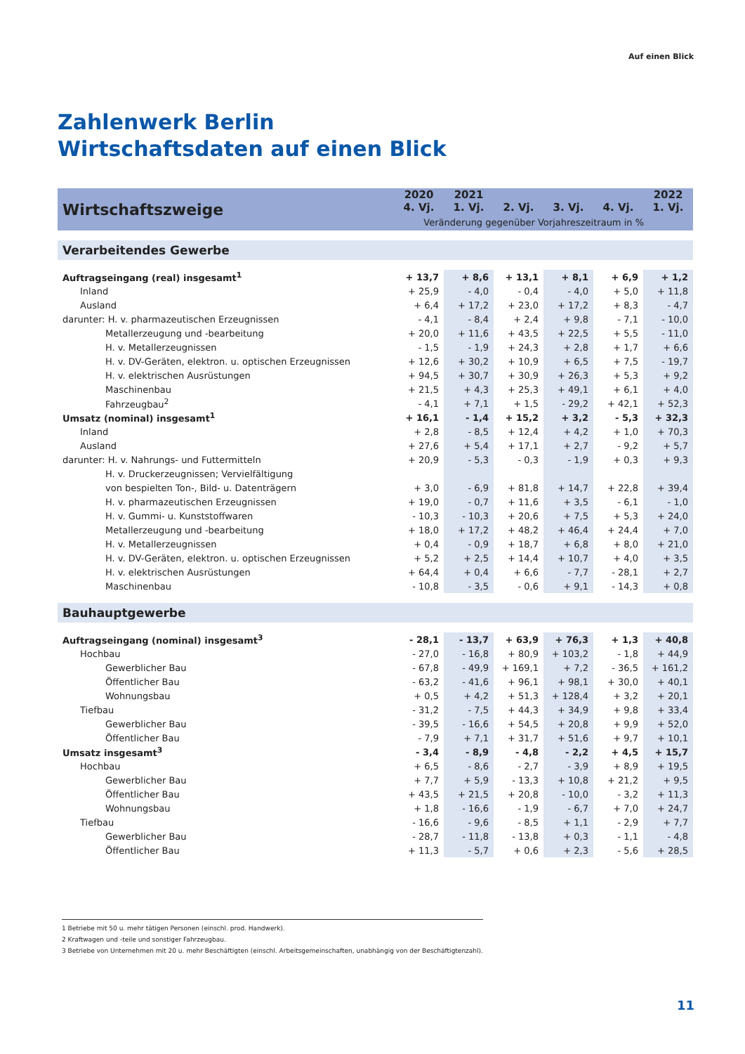Auf einen Blick
Zahlenwerk Berlin
Wirtschaftsdaten auf einen Blick
| Wirtschaftszweige | 2020 4. Vj. | 2021 1. Vj. | 2. Vj. | 3. Vj. | 4. Vj. | 2022 1. Vj. |
| --- | --- | --- | --- | --- | --- | --- |
| | Veränderung gegenüber Vorjahreszeitraum in % | | | | | |
| Verarbeitendes Gewerbe | | | | | | |
| Auftragseingang (real) insgesamt<sup>1</sup> | + 13,7 | + 8,6 | + 13,1 | + 8,1 | + 6,9 | + 1,2 |
| Inland | + 25,9 | - 4,0 | - 0,4 | - 4,0 | + 5,0 | + 11,8 |
| Ausland | + 6,4 | + 17,2 | + 23,0 | + 17,2 | + 8,3 | - 4,7 |
| darunter: H. v. pharmazeutischen Erzeugnissen | - 4,1 | - 8,4 | + 2,4 | + 9,8 | - 7,1 | - 10,0 |
| Metallerzeugung und -bearbeitung | + 20,0 | + 11,6 | + 43,5 | + 22,5 | + 5,5 | - 11,0 |
| H. v. Metallerzeugnissen | - 1,5 | - 1,9 | + 24,3 | + 2,8 | + 1,7 | + 6,6 |
| H. v. DV-Geräten, elektron. u. optischen Erzeugnissen | + 12,6 | + 30,2 | + 10,9 | + 6,5 | + 7,5 | - 19,7 |
| H. v. elektrischen Ausrüstungen | + 94,5 | + 30,7 | + 30,9 | + 26,3 | + 5,3 | + 9,2 |
| Maschinenbau | + 21,5 | + 4,3 | + 25,3 | + 49,1 | + 6,1 | + 4,0 |
| Fahrzeugbau<sup>2</sup> | - 4,1 | + 7,1 | + 1,5 | - 29,2 | + 42,1 | + 52,3 |
| Umsatz (nominal) insgesamt<sup>1</sup> | + 16,1 | - 1,4 | + 15,2 | + 3,2 | - 5,3 | + 32,3 |
| Inland | + 2,8 | - 8,5 | + 12,4 | + 4,2 | + 1,0 | + 70,3 |
| Ausland | + 27,6 | + 5,4 | + 17,1 | + 2,7 | - 9,2 | + 5,7 |
| darunter: H. v. Nahrungs- und Futtermitteln | + 20,9 | - 5,3 | - 0,3 | - 1,9 | + 0,3 | + 9,3 |
| H. v. Druckerzeugnissen; Vervielfältigung | | | | | | |
| von bespielten Ton-, Bild- u. Datenträgern | + 3,0 | - 6,9 | + 81,8 | + 14,7 | + 22,8 | + 39,4 |
| H. v. pharmazeutischen Erzeugnissen | + 19,0 | - 0,7 | + 11,6 | + 3,5 | - 6,1 | - 1,0 |
| H. v. Gummi- u. Kunststoffwaren | - 10,3 | - 10,3 | + 20,6 | + 7,5 | + 5,3 | + 24,0 |
| Metallerzeugung und -bearbeitung | + 18,0 | + 17,2 | + 48,2 | + 46,4 | + 24,4 | + 7,0 |
| H. v. Metallerzeugnissen | + 0,4 | - 0,9 | + 18,7 | + 6,8 | + 8,0 | + 21,0 |
| H. v. DV-Geräten, elektron. u. optischen Erzeugnissen | + 5,2 | + 2,5 | + 14,4 | + 10,7 | + 4,0 | + 3,5 |
| H. v. elektrischen Ausrüstungen | + 64,4 | + 0,4 | + 6,6 | - 7,7 | - 28,1 | + 2,7 |
| Maschinenbau | - 10,8 | - 3,5 | - 0,6 | + 9,1 | - 14,3 | + 0,8 |
| Bauhauptgewerbe | | | | | | |
| Auftragseingang (nominal) insgesamt<sup>3</sup> | - 28,1 | - 13,7 | + 63,9 | + 76,3 | + 1,3 | + 40,8 |
| Hochbau | - 27,0 | - 16,8 | + 80,9 | + 103,2 | - 1,8 | + 44,9 |
| Gewerblicher Bau | - 67,8 | - 49,9 | + 169,1 | + 7,2 | - 36,5 | + 161,2 |
| Öffentlicher Bau | - 63,2 | - 41,6 | + 96,1 | + 98,1 | + 30,0 | + 40,1 |
| Wohnungsbau | + 0,5 | + 4,2 | + 51,3 | + 128,4 | + 3,2 | + 20,1 |
| Tiefbau | - 31,2 | - 7,5 | + 44,3 | + 34,9 | + 9,8 | + 33,4 |
| Gewerblicher Bau | - 39,5 | - 16,6 | + 54,5 | + 20,8 | + 9,9 | + 52,0 |
| Öffentlicher Bau | - 7,9 | + 7,1 | + 31,7 | + 51,6 | + 9,7 | + 10,1 |
| Umsatz insgesamt<sup>3</sup> | - 3,4 | - 8,9 | - 4,8 | - 2,2 | + 4,5 | + 15,7 |
| Hochbau | + 6,5 | - 8,6 | - 2,7 | - 3,9 | + 8,9 | + 19,5 |
| Gewerblicher Bau | + 7,7 | + 5,9 | - 13,3 | + 10,8 | + 21,2 | + 9,5 |
| Öffentlicher Bau | + 43,5 | + 21,5 | + 20,8 | - 10,0 | - 3,2 | + 11,3 |
| Wohnungsbau | + 1,8 | - 16,6 | - 1,9 | - 6,7 | + 7,0 | + 24,7 |
| Tiefbau | - 16,6 | - 9,6 | - 8,5 | + 1,1 | - 2,9 | + 7,7 |
| Gewerblicher Bau | - 28,7 | - 11,8 | - 13,8 | + 0,3 | - 1,1 | - 4,8 |
| Öffentlicher Bau | + 11,3 | - 5,7 | + 0,6 | + 2,3 | - 5,6 | + 28,5 |
1 Betriebe mit 50 u. mehr tätigen Personen (einschl. prod. Handwerk).
2 Kraftwagen und -teile und sonstiger Fahrzeugbau.
3 Betriebe von Unternehmen mit 20 u. mehr Beschäftigten (einschl. Arbeitsgemeinschaften, unabhängig von der Beschäftigtenzahl).
11